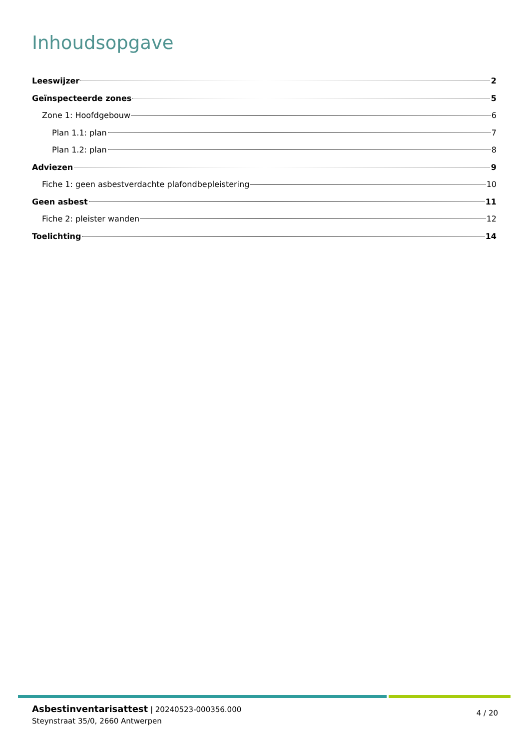Inhoudsopgave
Leeswijzer 2
Geïnspecteerde zones 5
Zone 1: Hoofdgebouw 6
Plan 1.1: plan 7
Plan 1.2: plan 8
Adviezen 9
Fiche 1: geen asbestverdachte plafondbepleistering 10
Geen asbest 11
Fiche 2: pleister wanden 12
Toelichting 14
Asbestinventarisattest | 20240523-000356.000
Steynstraat 35/0, 2660 Antwerpen
4 / 20